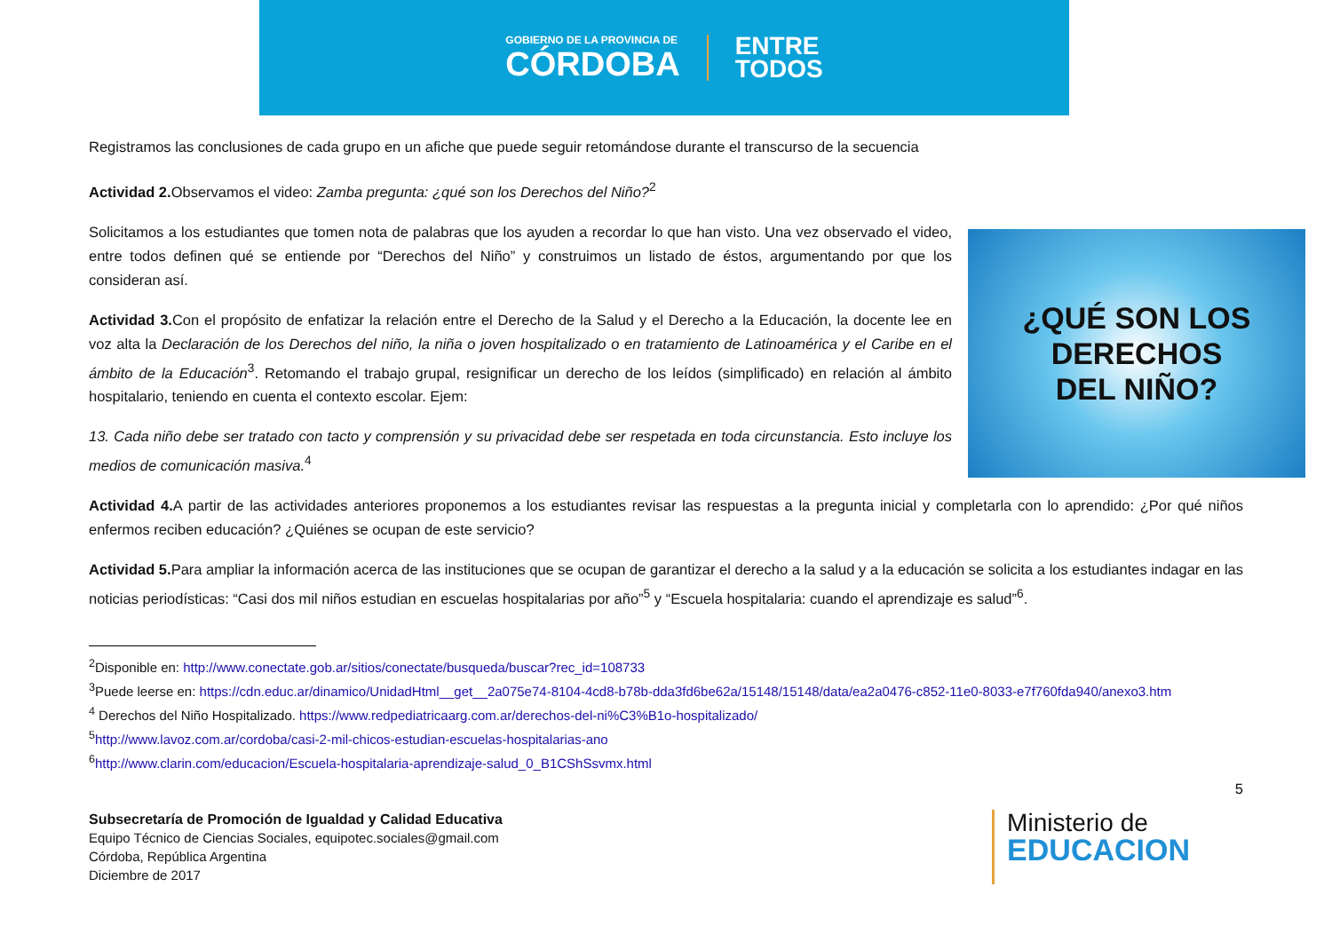GOBIERNO DE LA PROVINCIA DE
CÓRDOBA
ENTRE
TODOS
Registramos las conclusiones de cada grupo en un afiche que puede seguir retomándose durante el transcurso de la secuencia
Actividad 2. Observamos el video: Zamba pregunta: ¿qué son los Derechos del Niño?<sup>2</sup>
¿QUÉ SON LOS
DERECHOS
DEL NIÑO?
Solicitamos a los estudiantes que tomen nota de palabras que los ayuden a recordar lo que han visto. Una vez observado el video, entre todos definen qué se entiende por “Derechos del Niño” y construimos un listado de éstos, argumentando por que los consideran así.
Actividad 3. Con el propósito de enfatizar la relación entre el Derecho de la Salud y el Derecho a la Educación, la docente lee en voz alta la Declaración de los Derechos del niño, la niña o joven hospitalizado o en tratamiento de Latinoamérica y el Caribe en el ámbito de la Educación<sup>3</sup>. Retomando el trabajo grupal, resignificar un derecho de los leídos (simplificado) en relación al ámbito hospitalario, teniendo en cuenta el contexto escolar. Ejem:
13. Cada niño debe ser tratado con tacto y comprensión y su privacidad debe ser respetada en toda circunstancia. Esto incluye los medios de comunicación masiva.<sup>4</sup>
Actividad 4. A partir de las actividades anteriores proponemos a los estudiantes revisar las respuestas a la pregunta inicial y completarla con lo aprendido: ¿Por qué niños enfermos reciben educación? ¿Quiénes se ocupan de este servicio?
Actividad 5. Para ampliar la información acerca de las instituciones que se ocupan de garantizar el derecho a la salud y a la educación se solicita a los estudiantes indagar en las noticias periodísticas: “Casi dos mil niños estudian en escuelas hospitalarias por año”<sup>5</sup> y “Escuela hospitalaria: cuando el aprendizaje es salud”<sup>6</sup>.
<sup>2</sup> Disponible en: http://www.conectate.gob.ar/sitios/conectate/busqueda/buscar?rec_id=108733
<sup>3</sup> Puede leerse en: https://cdn.educ.ar/dinamico/UnidadHtml__get__2a075e74-8104-4cd8-b78b-dda3fd6be62a/15148/15148/data/ea2a0476-c852-11e0-8033-e7f760fda940/anexo3.htm
<sup>4</sup> Derechos del Niño Hospitalizado. https://www.redpediatricaarg.com.ar/derechos-del-ni%C3%B1o-hospitalizado/
<sup>5</sup> http://www.lavoz.com.ar/cordoba/casi-2-mil-chicos-estudian-escuelas-hospitalarias-ano
<sup>6</sup> http://www.clarin.com/educacion/Escuela-hospitalaria-aprendizaje-salud_0_B1CShSsvmx.html
5
Subsecretaría de Promoción de Igualdad y Calidad Educativa
Equipo Técnico de Ciencias Sociales, equipotec.sociales@gmail.com
Córdoba, República Argentina
Diciembre de 2017
Ministerio de
EDUCACION